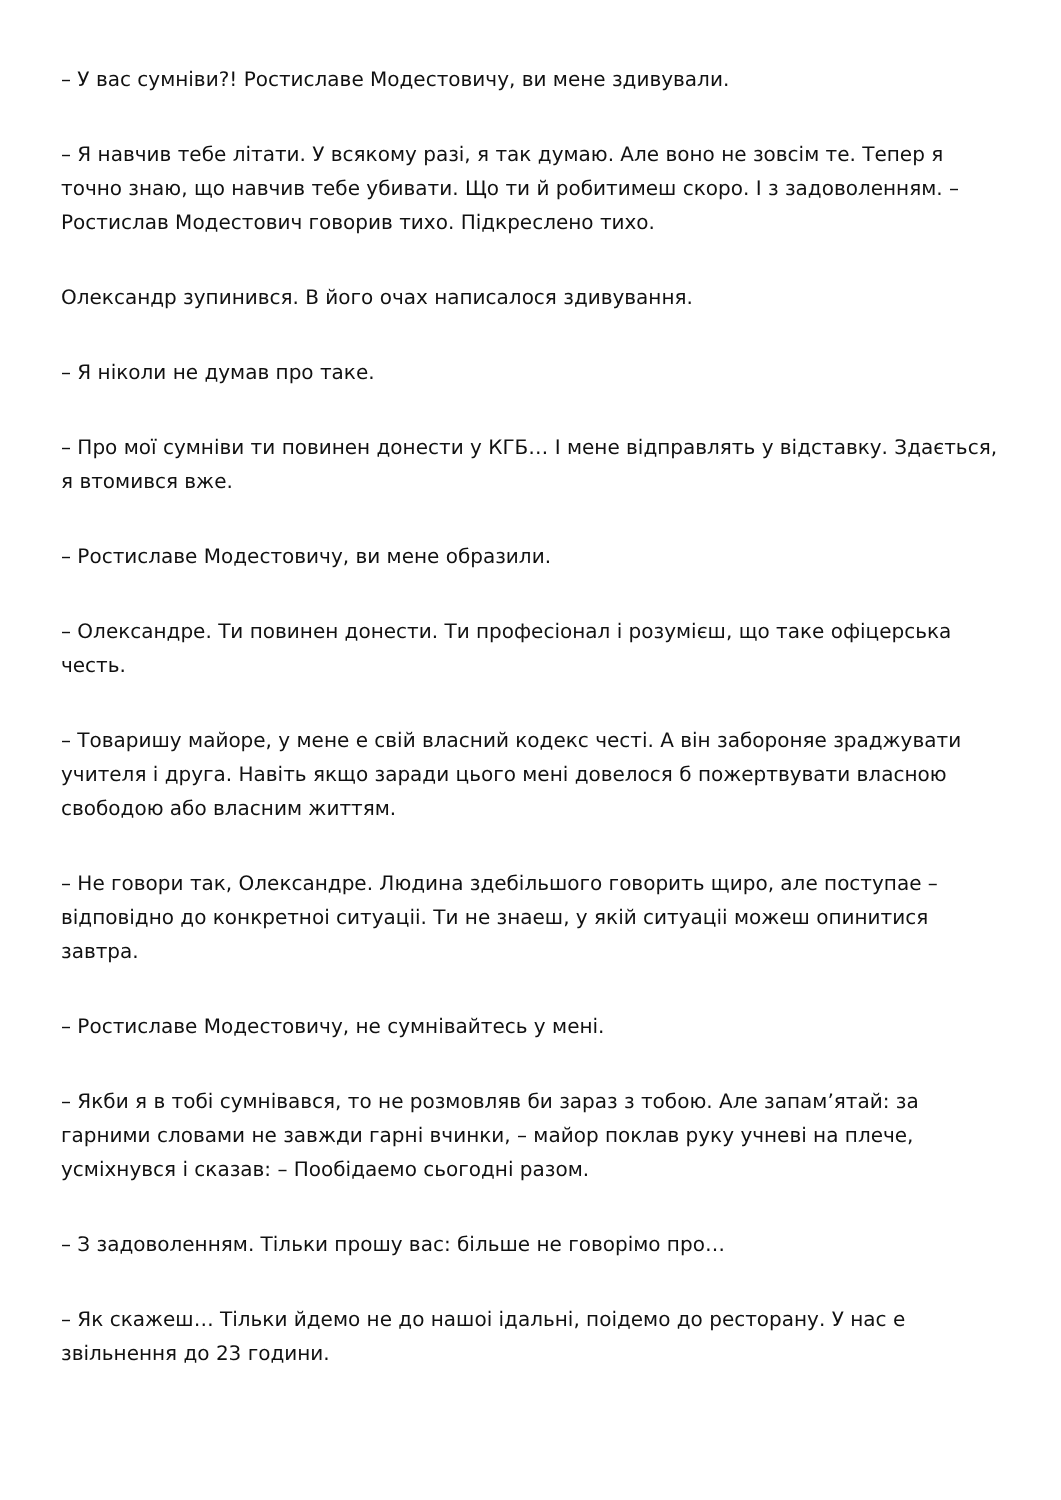– У вас сумніви?! Ростиславе Модестовичу, ви мене здивували.
– Я навчив тебе літати. У всякому разі, я так думаю. Але воно не зовсім те. Тепер я точно знаю, що навчив тебе убивати. Що ти й робитимеш скоро. І з задоволенням. – Ростислав Модестович говорив тихо. Підкреслено тихо.
Олександр зупинився. В його очах написалося здивування.
– Я ніколи не думав про таке.
– Про мої сумніви ти повинен донести у КГБ… І мене відправлять у відставку. Здається, я втомився вже.
– Ростиславе Модестовичу, ви мене образили.
– Олександре. Ти повинен донести. Ти професіонал і розумієш, що таке офіцерська честь.
– Товаришу майоре, у мене е свій власний кодекс честі. А він забороняе зраджувати учителя і друга. Навіть якщо заради цього мені довелося б пожертвувати власною свободою або власним життям.
– Не говори так, Олександре. Людина здебільшого говорить щиро, але поступае – відповідно до конкретноі ситуаціі. Ти не знаеш, у якій ситуаціі можеш опинитися завтра.
– Ростиславе Модестовичу, не сумнівайтесь у мені.
– Якби я в тобі сумнівався, то не розмовляв би зараз з тобою. Але запам’ятай: за гарними словами не завжди гарні вчинки, – майор поклав руку учневі на плече, усміхнувся і сказав: – Пообідаемо сьогодні разом.
– З задоволенням. Тільки прошу вас: більше не говорімо про…
– Як скажеш… Тільки йдемо не до нашоі ідальні, поідемо до ресторану. У нас е звільнення до 23 години.